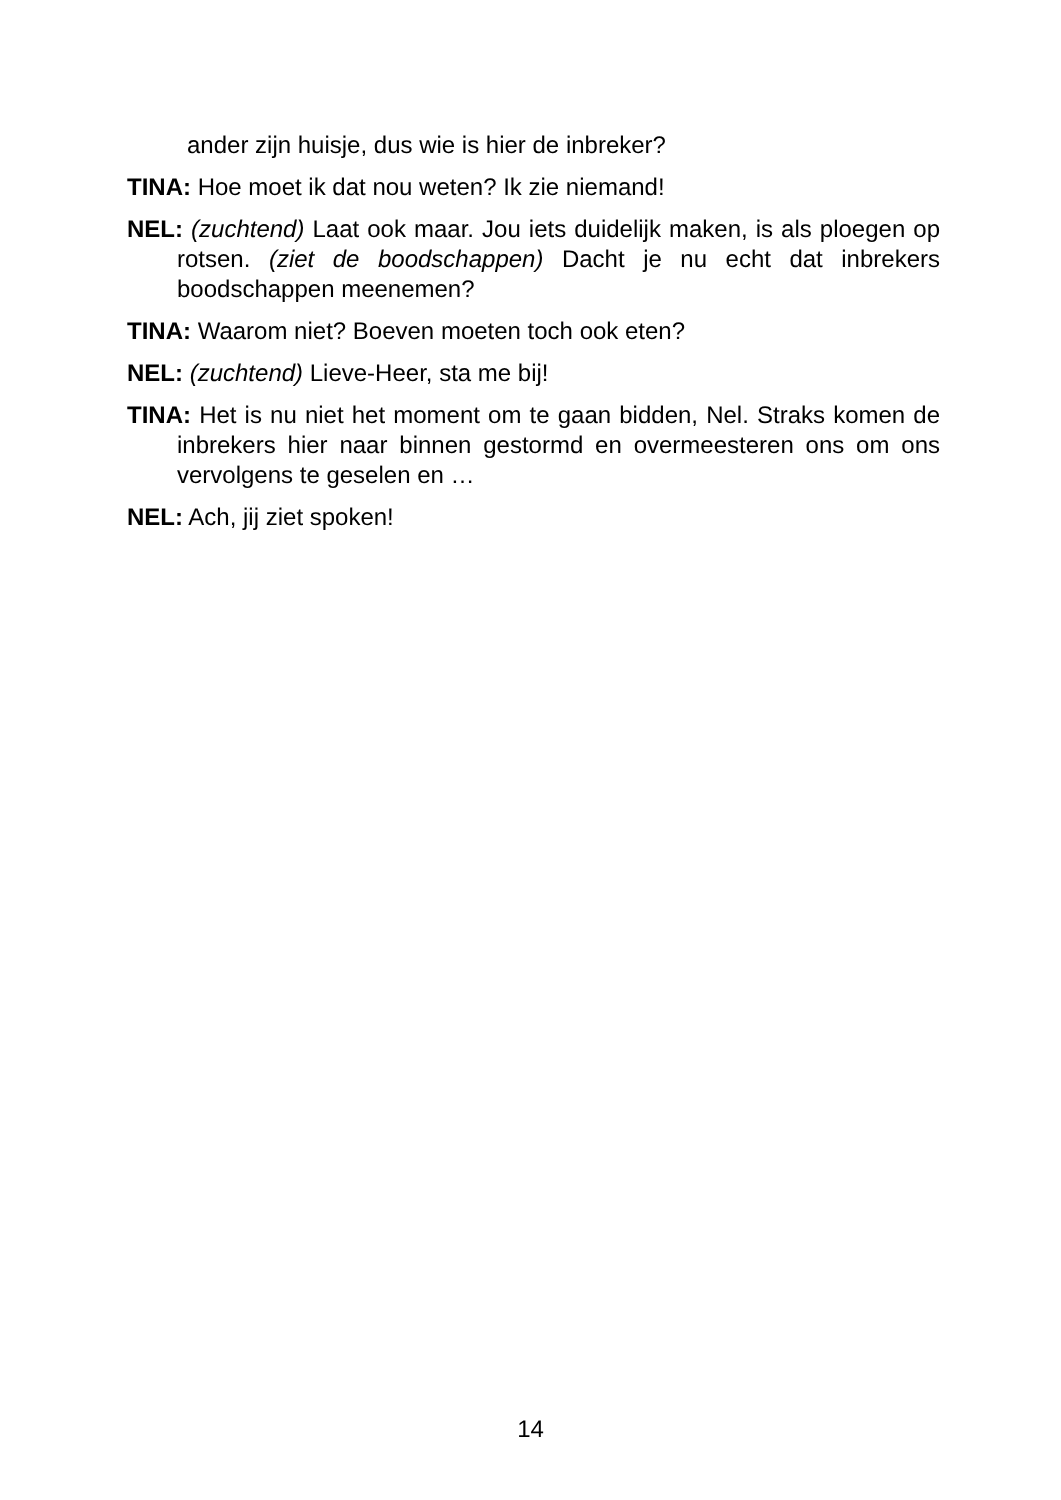ander zijn huisje, dus wie is hier de inbreker?
TINA: Hoe moet ik dat nou weten? Ik zie niemand!
NEL: (zuchtend) Laat ook maar. Jou iets duidelijk maken, is als ploegen op rotsen. (ziet de boodschappen) Dacht je nu echt dat inbrekers boodschappen meenemen?
TINA: Waarom niet? Boeven moeten toch ook eten?
NEL: (zuchtend) Lieve-Heer, sta me bij!
TINA: Het is nu niet het moment om te gaan bidden, Nel. Straks komen de inbrekers hier naar binnen gestormd en overmeesteren ons om ons vervolgens te geselen en …
NEL: Ach, jij ziet spoken!
14